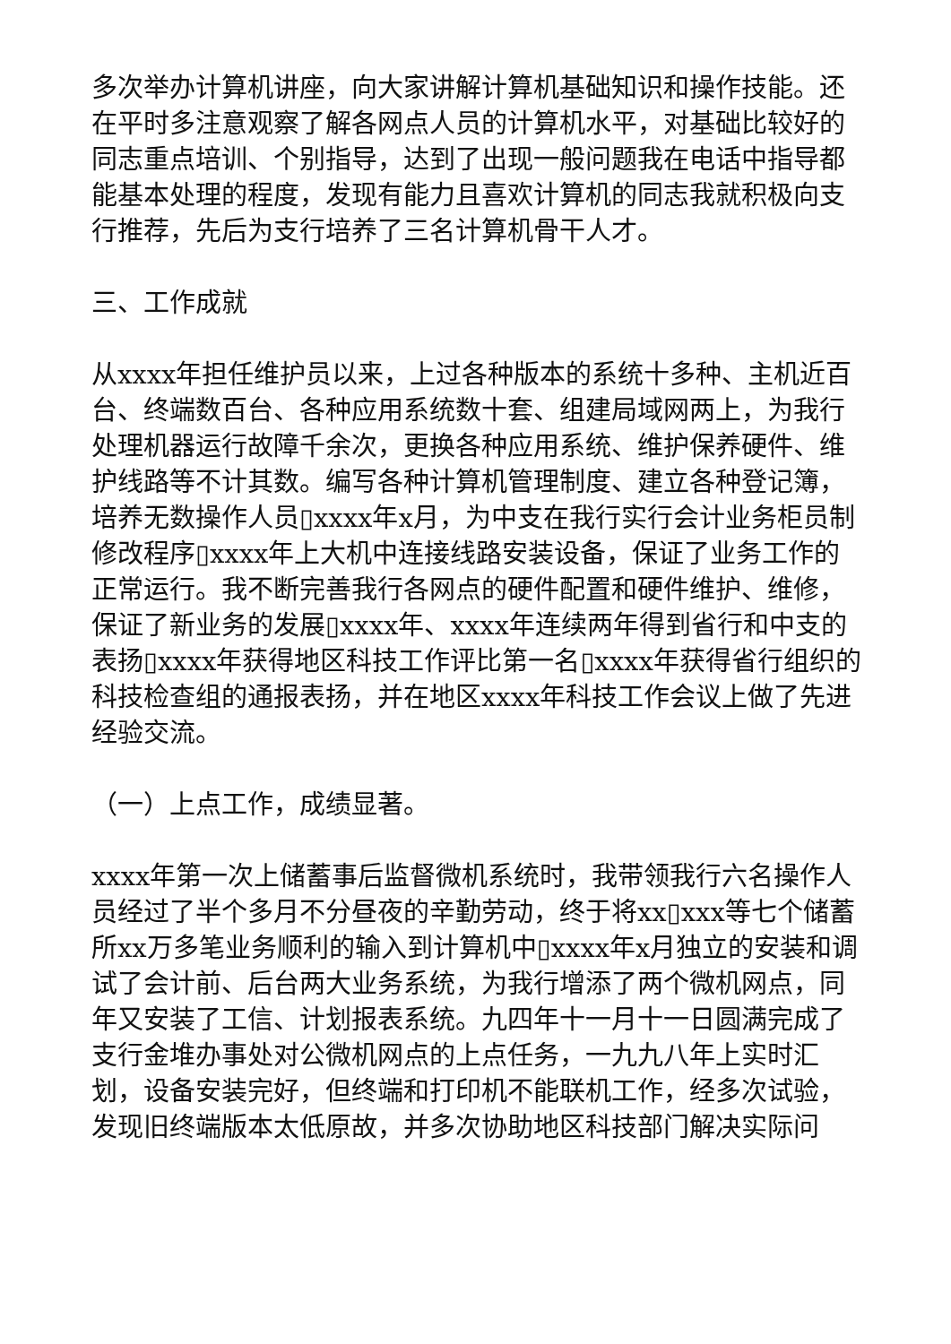多次举办计算机讲座，向大家讲解计算机基础知识和操作技能。还在平时多注意观察了解各网点人员的计算机水平，对基础比较好的同志重点培训、个别指导，达到了出现一般问题我在电话中指导都能基本处理的程度，发现有能力且喜欢计算机的同志我就积极向支行推荐，先后为支行培养了三名计算机骨干人才。
三、工作成就
从xxxx年担任维护员以来，上过各种版本的系统十多种、主机近百台、终端数百台、各种应用系统数十套、组建局域网两上，为我行处理机器运行故障千余次，更换各种应用系统、维护保养硬件、维护线路等不计其数。编写各种计算机管理制度、建立各种登记簿，培养无数操作人员▯xxxx年x月，为中支在我行实行会计业务柜员制修改程序▯xxxx年上大机中连接线路安装设备，保证了业务工作的正常运行。我不断完善我行各网点的硬件配置和硬件维护、维修，保证了新业务的发展▯xxxx年、xxxx年连续两年得到省行和中支的表扬▯xxxx年获得地区科技工作评比第一名▯xxxx年获得省行组织的科技检查组的通报表扬，并在地区xxxx年科技工作会议上做了先进经验交流。
（一）上点工作，成绩显著。
xxxx年第一次上储蓄事后监督微机系统时，我带领我行六名操作人员经过了半个多月不分昼夜的辛勤劳动，终于将xx▯xxx等七个储蓄所xx万多笔业务顺利的输入到计算机中▯xxxx年x月独立的安装和调试了会计前、后台两大业务系统，为我行增添了两个微机网点，同年又安装了工信、计划报表系统。九四年十一月十一日圆满完成了支行金堆办事处对公微机网点的上点任务，一九九八年上实时汇划，设备安装完好，但终端和打印机不能联机工作，经多次试验，发现旧终端版本太低原故，并多次协助地区科技部门解决实际问